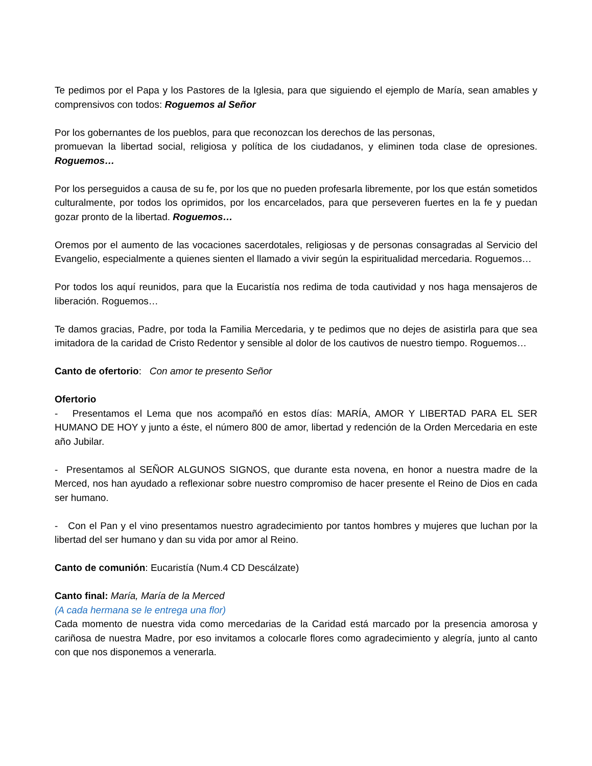Te pedimos por el Papa y los Pastores de la Iglesia, para que siguiendo el ejemplo de María, sean amables y comprensivos con todos: Roguemos al Señor
Por los gobernantes de los pueblos, para que reconozcan los derechos de las personas,
promuevan la libertad social, religiosa y política de los ciudadanos, y eliminen toda clase de opresiones. Roguemos…
Por los perseguidos a causa de su fe, por los que no pueden profesarla libremente, por los que están sometidos culturalmente, por todos los oprimidos, por los encarcelados, para que perseveren fuertes en la fe y puedan gozar pronto de la libertad. Roguemos…
Oremos por el aumento de las vocaciones sacerdotales, religiosas y de personas consagradas al Servicio del Evangelio, especialmente a quienes sienten el llamado a vivir según la espiritualidad mercedaria. Roguemos…
Por todos los aquí reunidos, para que la Eucaristía nos redima de toda cautividad y nos haga mensajeros de liberación. Roguemos…
Te damos gracias, Padre, por toda la Familia Mercedaria, y te pedimos que no dejes de asistirla para que sea imitadora de la caridad de Cristo Redentor y sensible al dolor de los cautivos de nuestro tiempo. Roguemos…
Canto de ofertorio: Con amor te presento Señor
Ofertorio
- Presentamos el Lema que nos acompañó en estos días: MARÍA, AMOR Y LIBERTAD PARA EL SER HUMANO DE HOY y junto a éste, el número 800 de amor, libertad y redención de la Orden Mercedaria en este año Jubilar.
- Presentamos al SEÑOR ALGUNOS SIGNOS, que durante esta novena, en honor a nuestra madre de la Merced, nos han ayudado a reflexionar sobre nuestro compromiso de hacer presente el Reino de Dios en cada ser humano.
- Con el Pan y el vino presentamos nuestro agradecimiento por tantos hombres y mujeres que luchan por la libertad del ser humano y dan su vida por amor al Reino.
Canto de comunión: Eucaristía (Num.4 CD Descálzate)
Canto final: María, María de la Merced
(A cada hermana se le entrega una flor)
Cada momento de nuestra vida como mercedarias de la Caridad está marcado por la presencia amorosa y cariñosa de nuestra Madre, por eso invitamos a colocarle flores como agradecimiento y alegría, junto al canto con que nos disponemos a venerarla.